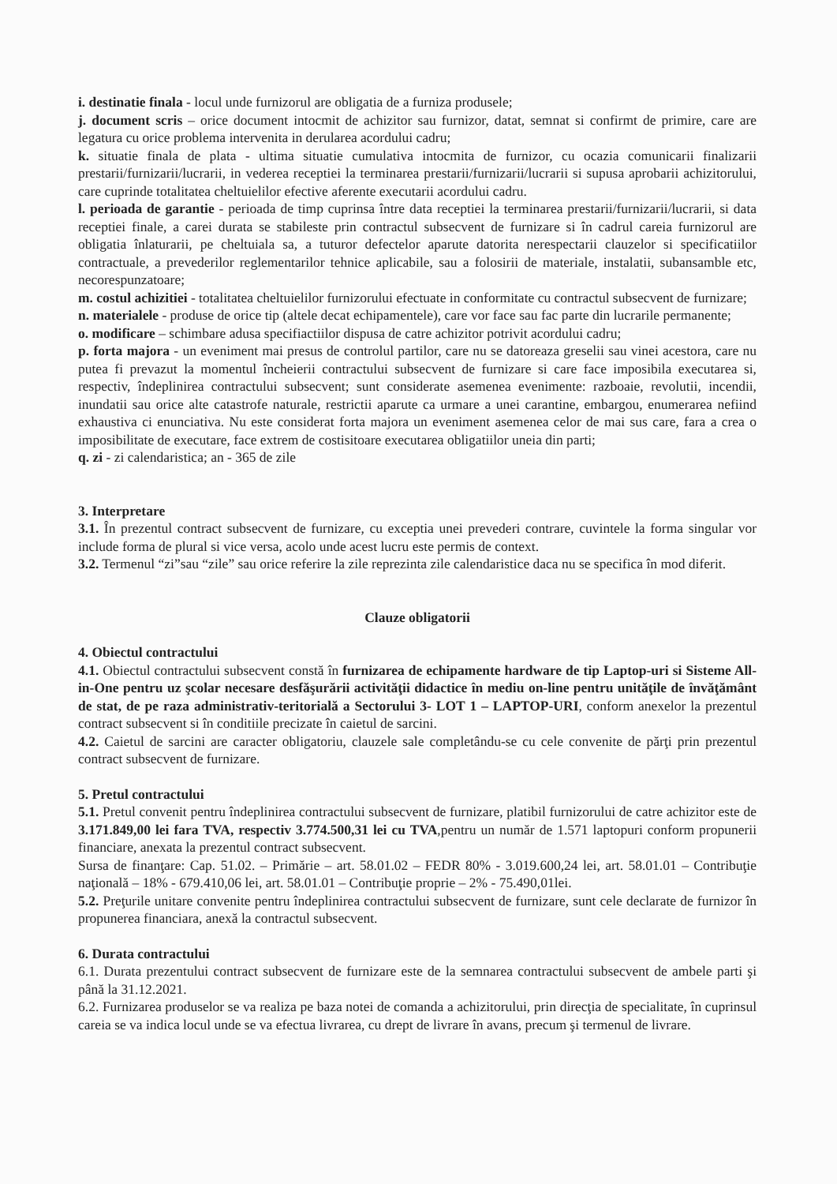i. destinatie finala - locul unde furnizorul are obligatia de a furniza produsele;
j. document scris – orice document intocmit de achizitor sau furnizor, datat, semnat si confirmt de primire, care are legatura cu orice problema intervenita in derularea acordului cadru;
k. situatie finala de plata - ultima situatie cumulativa intocmita de furnizor, cu ocazia comunicarii finalizarii prestarii/furnizarii/lucrarii, in vederea receptiei la terminarea prestarii/furnizarii/lucrarii si supusa aprobarii achizitorului, care cuprinde totalitatea cheltuielilor efective aferente executarii acordului cadru.
l. perioada de garantie - perioada de timp cuprinsa între data receptiei la terminarea prestarii/furnizarii/lucrarii, si data receptiei finale, a carei durata se stabileste prin contractul subsecvent de furnizare si în cadrul careia furnizorul are obligatia înlaturarii, pe cheltuiala sa, a tuturor defectelor aparute datorita nerespectarii clauzelor si specificatiilor contractuale, a prevederilor reglementarilor tehnice aplicabile, sau a folosirii de materiale, instalatii, subansamble etc, necorespunzatoare;
m. costul achizitiei - totalitatea cheltuielilor furnizorului efectuate in conformitate cu contractul subsecvent de furnizare;
n. materialele - produse de orice tip (altele decat echipamentele), care vor face sau fac parte din lucrarile permanente;
o. modificare – schimbare adusa specifiactiilor dispusa de catre achizitor potrivit acordului cadru;
p. forta majora - un eveniment mai presus de controlul partilor, care nu se datoreaza greselii sau vinei acestora, care nu putea fi prevazut la momentul încheierii contractului subsecvent de furnizare si care face imposibila executarea si, respectiv, îndeplinirea contractului subsecvent; sunt considerate asemenea evenimente: razboaie, revolutii, incendii, inundatii sau orice alte catastrofe naturale, restrictii aparute ca urmare a unei carantine, embargou, enumerarea nefiind exhaustiva ci enunciativa. Nu este considerat forta majora un eveniment asemenea celor de mai sus care, fara a crea o imposibilitate de executare, face extrem de costisitoare executarea obligatiilor uneia din parti;
q. zi - zi calendaristica; an - 365 de zile
3. Interpretare
3.1. În prezentul contract subsecvent de furnizare, cu exceptia unei prevederi contrare, cuvintele la forma singular vor include forma de plural si vice versa, acolo unde acest lucru este permis de context.
3.2. Termenul “zi”sau “zile” sau orice referire la zile reprezinta zile calendaristice daca nu se specifica în mod diferit.
Clauze obligatorii
4. Obiectul contractului
4.1. Obiectul contractului subsecvent constă în furnizarea de echipamente hardware de tip Laptop-uri si Sisteme All-in-One pentru uz şcolar necesare desfăşurării activităţii didactice în mediu on-line pentru unităţile de învăţământ de stat, de pe raza administrativ-teritorială a Sectorului 3- LOT 1 – LAPTOP-URI, conform anexelor la prezentul contract subsecvent si în conditiile precizate în caietul de sarcini.
4.2. Caietul de sarcini are caracter obligatoriu, clauzele sale completându-se cu cele convenite de părţi prin prezentul contract subsecvent de furnizare.
5. Pretul contractului
5.1. Pretul convenit pentru îndeplinirea contractului subsecvent de furnizare, platibil furnizorului de catre achizitor este de 3.171.849,00 lei fara TVA, respectiv 3.774.500,31 lei cu TVA,pentru un număr de 1.571 laptopuri conform propunerii financiare, anexata la prezentul contract subsecvent.
Sursa de finanţare: Cap. 51.02. – Primărie – art. 58.01.02 – FEDR 80% - 3.019.600,24 lei, art. 58.01.01 – Contribuţie naţională – 18% - 679.410,06 lei, art. 58.01.01 – Contribuţie proprie – 2% - 75.490,01lei.
5.2. Preţurile unitare convenite pentru îndeplinirea contractului subsecvent de furnizare, sunt cele declarate de furnizor în propunerea financiara, anexă la contractul subsecvent.
6. Durata contractului
6.1. Durata prezentului contract subsecvent de furnizare este de la semnarea contractului subsecvent de ambele parti şi până la 31.12.2021.
6.2. Furnizarea produselor se va realiza pe baza notei de comanda a achizitorului, prin direcţia de specialitate, în cuprinsul careia se va indica locul unde se va efectua livrarea, cu drept de livrare în avans, precum şi termenul de livrare.
​